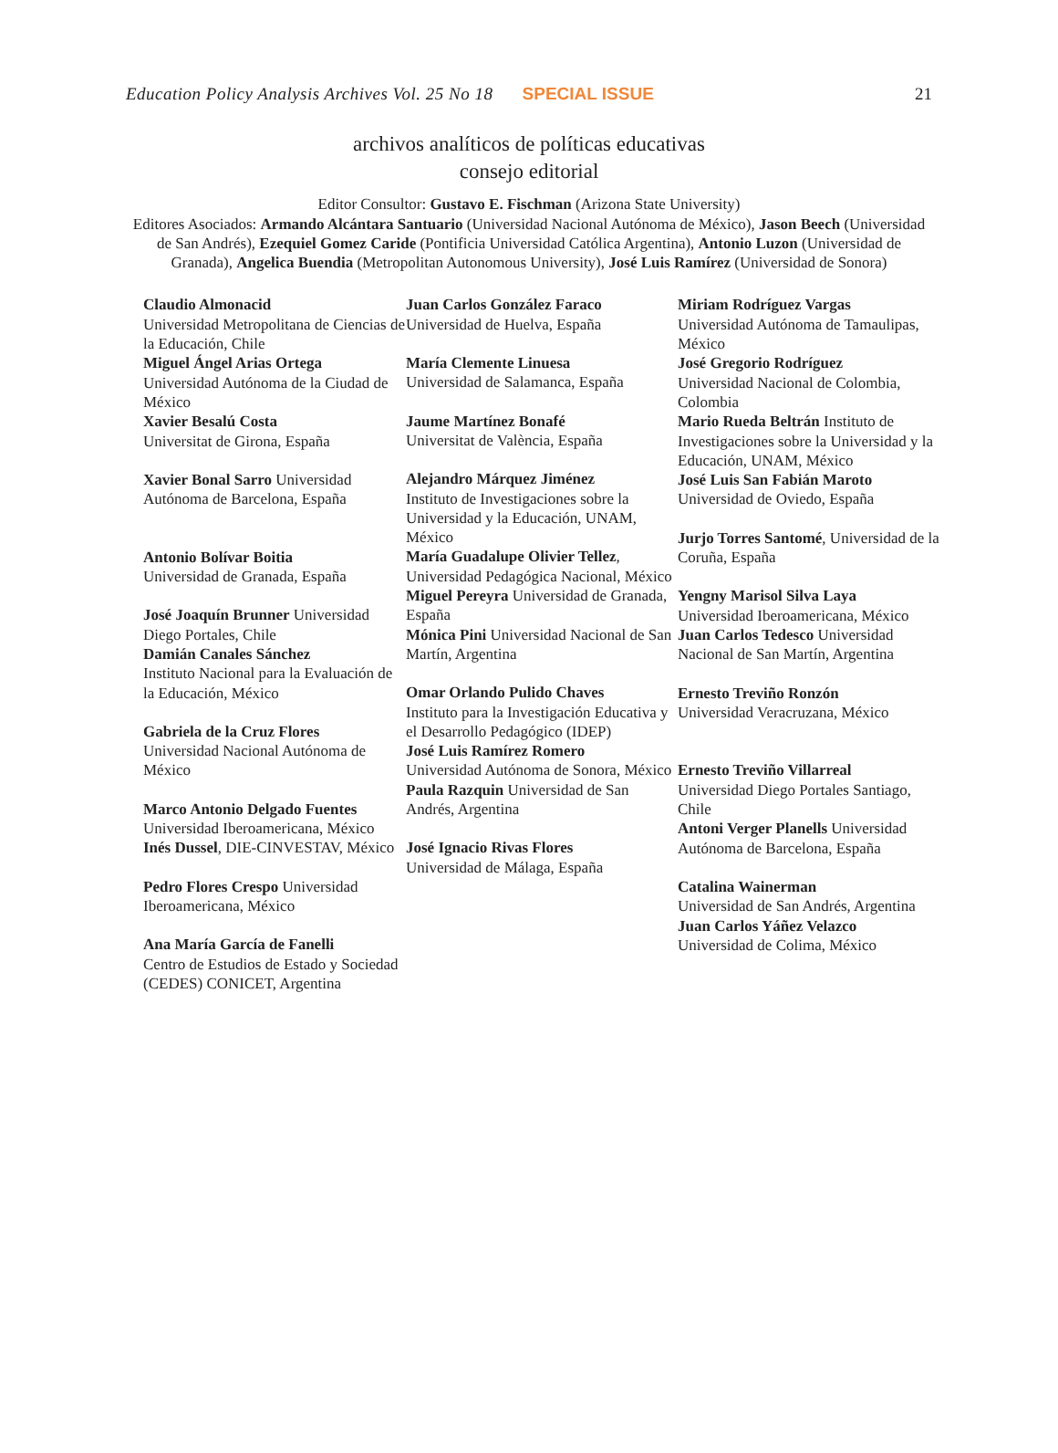Education Policy Analysis Archives Vol. 25 No 18 SPECIAL ISSUE 21
archivos analíticos de políticas educativas
consejo editorial
Editor Consultor: Gustavo E. Fischman (Arizona State University)
Editores Asociados: Armando Alcántara Santuario (Universidad Nacional Autónoma de México), Jason Beech (Universidad de San Andrés), Ezequiel Gomez Caride (Pontificia Universidad Católica Argentina), Antonio Luzon (Universidad de Granada), Angelica Buendia (Metropolitan Autonomous University), José Luis Ramírez (Universidad de Sonora)
Claudio Almonacid
Universidad Metropolitana de Ciencias de la Educación, Chile
Miguel Ángel Arias Ortega
Universidad Autónoma de la Ciudad de México
Xavier Besalú Costa
Universitat de Girona, España
Xavier Bonal Sarro Universidad Autónoma de Barcelona, España
Antonio Bolívar Boitia
Universidad de Granada, España
José Joaquín Brunner Universidad Diego Portales, Chile
Damián Canales Sánchez
Instituto Nacional para la Evaluación de la Educación, México
Gabriela de la Cruz Flores
Universidad Nacional Autónoma de México
Marco Antonio Delgado Fuentes
Universidad Iberoamericana, México
Inés Dussel, DIE-CINVESTAV, México
Pedro Flores Crespo Universidad Iberoamericana, México
Ana María García de Fanelli
Centro de Estudios de Estado y Sociedad (CEDES) CONICET, Argentina
Juan Carlos González Faraco
Universidad de Huelva, España
María Clemente Linuesa
Universidad de Salamanca, España
Jaume Martínez Bonafé
Universitat de València, España
Alejandro Márquez Jiménez
Instituto de Investigaciones sobre la Universidad y la Educación, UNAM, México
María Guadalupe Olivier Tellez, Universidad Pedagógica Nacional, México
Miguel Pereyra Universidad de Granada, España
Mónica Pini Universidad Nacional de San Martín, Argentina
Omar Orlando Pulido Chaves
Instituto para la Investigación Educativa y el Desarrollo Pedagógico (IDEP)
José Luis Ramírez Romero
Universidad Autónoma de Sonora, México
Paula Razquin Universidad de San Andrés, Argentina
José Ignacio Rivas Flores
Universidad de Málaga, España
Miriam Rodríguez Vargas
Universidad Autónoma de Tamaulipas, México
José Gregorio Rodríguez
Universidad Nacional de Colombia, Colombia
Mario Rueda Beltrán Instituto de Investigaciones sobre la Universidad y la Educación, UNAM, México
José Luis San Fabián Maroto
Universidad de Oviedo, España
Jurjo Torres Santomé, Universidad de la Coruña, España
Yengny Marisol Silva Laya
Universidad Iberoamericana, México
Juan Carlos Tedesco Universidad Nacional de San Martín, Argentina
Ernesto Treviño Ronzón
Universidad Veracruzana, México
Ernesto Treviño Villarreal
Universidad Diego Portales Santiago, Chile
Antoni Verger Planells Universidad Autónoma de Barcelona, España
Catalina Wainerman
Universidad de San Andrés, Argentina
Juan Carlos Yáñez Velazco
Universidad de Colima, México